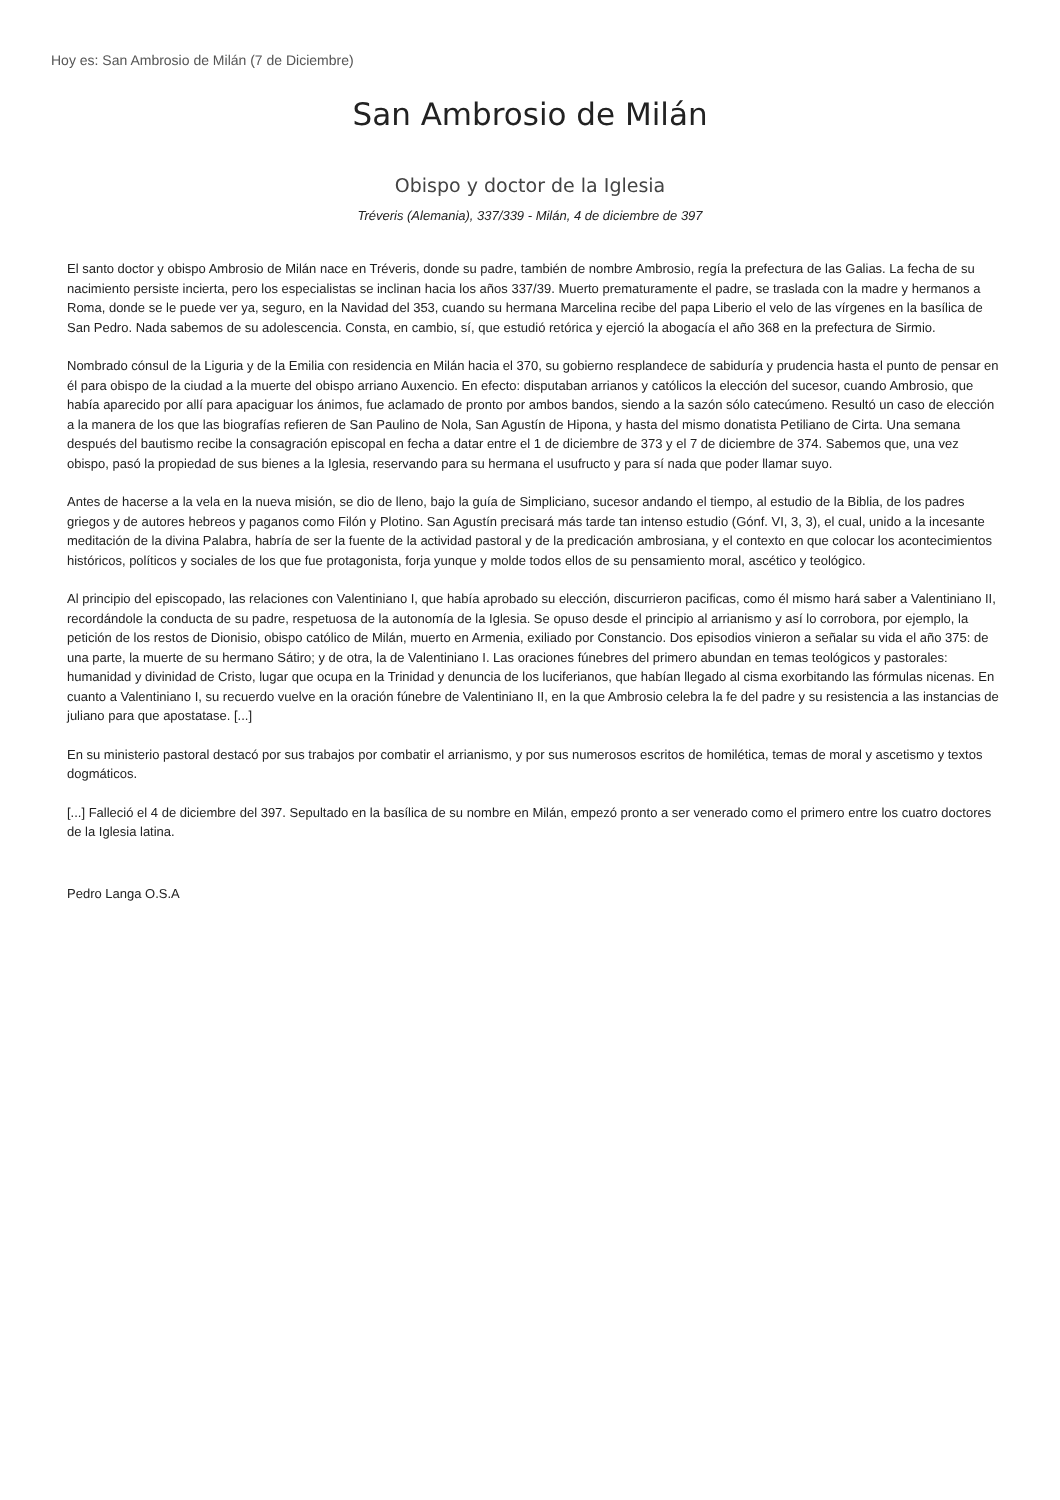Hoy es: San Ambrosio de Milán (7 de Diciembre)
San Ambrosio de Milán
Obispo y doctor de la Iglesia
Tréveris (Alemania), 337/339 - Milán, 4 de diciembre de 397
El santo doctor y obispo Ambrosio de Milán nace en Tréveris, donde su padre, también de nombre Ambrosio, regía la prefectura de las Galias. La fecha de su nacimiento persiste incierta, pero los especialistas se inclinan hacia los años 337/39. Muerto prematuramente el padre, se traslada con la madre y hermanos a Roma, donde se le puede ver ya, seguro, en la Navidad del 353, cuando su hermana Marcelina recibe del papa Liberio el velo de las vírgenes en la basílica de San Pedro. Nada sabemos de su adolescencia. Consta, en cambio, sí, que estudió retórica y ejerció la abogacía el año 368 en la prefectura de Sirmio.
Nombrado cónsul de la Liguria y de la Emilia con residencia en Milán hacia el 370, su gobierno resplandece de sabiduría y prudencia hasta el punto de pensar en él para obispo de la ciudad a la muerte del obispo arriano Auxencio. En efecto: disputaban arrianos y católicos la elección del sucesor, cuando Ambrosio, que había aparecido por allí para apaciguar los ánimos, fue aclamado de pronto por ambos bandos, siendo a la sazón sólo catecúmeno. Resultó un caso de elección a la manera de los que las biografías refieren de San Paulino de Nola, San Agustín de Hipona, y hasta del mismo donatista Petiliano de Cirta. Una semana después del bautismo recibe la consagración episcopal en fecha a datar entre el 1 de diciembre de 373 y el 7 de diciembre de 374. Sabemos que, una vez obispo, pasó la propiedad de sus bienes a la Iglesia, reservando para su hermana el usufructo y para sí nada que poder llamar suyo.
Antes de hacerse a la vela en la nueva misión, se dio de lleno, bajo la guía de Simpliciano, sucesor andando el tiempo, al estudio de la Biblia, de los padres griegos y de autores hebreos y paganos como Filón y Plotino. San Agustín precisará más tarde tan intenso estudio (Gónf. VI, 3, 3), el cual, unido a la incesante meditación de la divina Palabra, habría de ser la fuente de la actividad pastoral y de la predicación ambrosiana, y el contexto en que colocar los acontecimientos históricos, políticos y sociales de los que fue protagonista, forja yunque y molde todos ellos de su pensamiento moral, ascético y teológico.
Al principio del episcopado, las relaciones con Valentiniano I, que había aprobado su elección, discurrieron pacificas, como él mismo hará saber a Valentiniano II, recordándole la conducta de su padre, respetuosa de la autonomía de la Iglesia. Se opuso desde el principio al arrianismo y así lo corrobora, por ejemplo, la petición de los restos de Dionisio, obispo católico de Milán, muerto en Armenia, exiliado por Constancio. Dos episodios vinieron a señalar su vida el año 375: de una parte, la muerte de su hermano Sátiro; y de otra, la de Valentiniano I. Las oraciones fúnebres del primero abundan en temas teológicos y pastorales: humanidad y divinidad de Cristo, lugar que ocupa en la Trinidad y denuncia de los luciferianos, que habían llegado al cisma exorbitando las fórmulas nicenas. En cuanto a Valentiniano I, su recuerdo vuelve en la oración fúnebre de Valentiniano II, en la que Ambrosio celebra la fe del padre y su resistencia a las instancias de juliano para que apostatase. [...]
En su ministerio pastoral destacó por sus trabajos por combatir el arrianismo, y por sus numerosos escritos de homilética, temas de moral y ascetismo y textos dogmáticos.
[...] Falleció el 4 de diciembre del 397. Sepultado en la basílica de su nombre en Milán, empezó pronto a ser venerado como el primero entre los cuatro doctores de la Iglesia latina.
Pedro Langa O.S.A